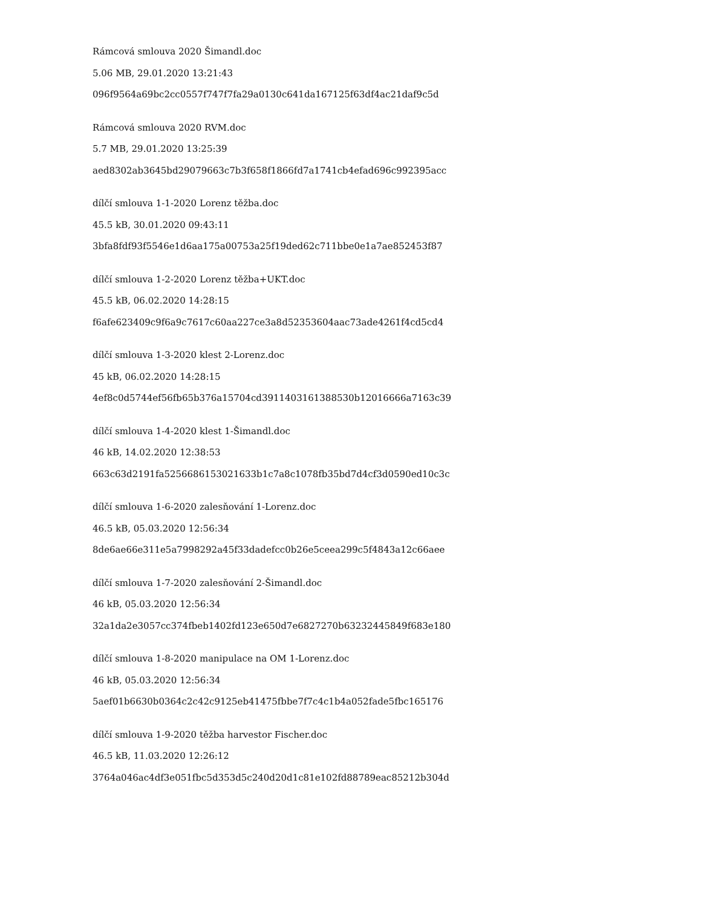Rámcová smlouva 2020 Šimandl.doc
5.06 MB, 29.01.2020 13:21:43
096f9564a69bc2cc0557f747f7fa29a0130c641da167125f63df4ac21daf9c5d
Rámcová smlouva 2020 RVM.doc
5.7 MB, 29.01.2020 13:25:39
aed8302ab3645bd29079663c7b3f658f1866fd7a1741cb4efad696c992395acc
dílčí smlouva 1-1-2020 Lorenz těžba.doc
45.5 kB, 30.01.2020 09:43:11
3bfa8fdf93f5546e1d6aa175a00753a25f19ded62c711bbe0e1a7ae852453f87
dílčí smlouva 1-2-2020 Lorenz těžba+UKT.doc
45.5 kB, 06.02.2020 14:28:15
f6afe623409c9f6a9c7617c60aa227ce3a8d52353604aac73ade4261f4cd5cd4
dílčí smlouva 1-3-2020 klest 2-Lorenz.doc
45 kB, 06.02.2020 14:28:15
4ef8c0d5744ef56fb65b376a15704cd3911403161388530b12016666a7163c39
dílčí smlouva 1-4-2020 klest 1-Šimandl.doc
46 kB, 14.02.2020 12:38:53
663c63d2191fa5256686153021633b1c7a8c1078fb35bd7d4cf3d0590ed10c3c
dílčí smlouva 1-6-2020 zalesňování 1-Lorenz.doc
46.5 kB, 05.03.2020 12:56:34
8de6ae66e311e5a7998292a45f33dadefcc0b26e5ceea299c5f4843a12c66aee
dílčí smlouva 1-7-2020 zalesňování 2-Šimandl.doc
46 kB, 05.03.2020 12:56:34
32a1da2e3057cc374fbeb1402fd123e650d7e6827270b63232445849f683e180
dílčí smlouva 1-8-2020 manipulace na OM 1-Lorenz.doc
46 kB, 05.03.2020 12:56:34
5aef01b6630b0364c2c42c9125eb41475fbbe7f7c4c1b4a052fade5fbc165176
dílčí smlouva 1-9-2020 těžba harvestor Fischer.doc
46.5 kB, 11.03.2020 12:26:12
3764a046ac4df3e051fbc5d353d5c240d20d1c81e102fd88789eac85212b304d